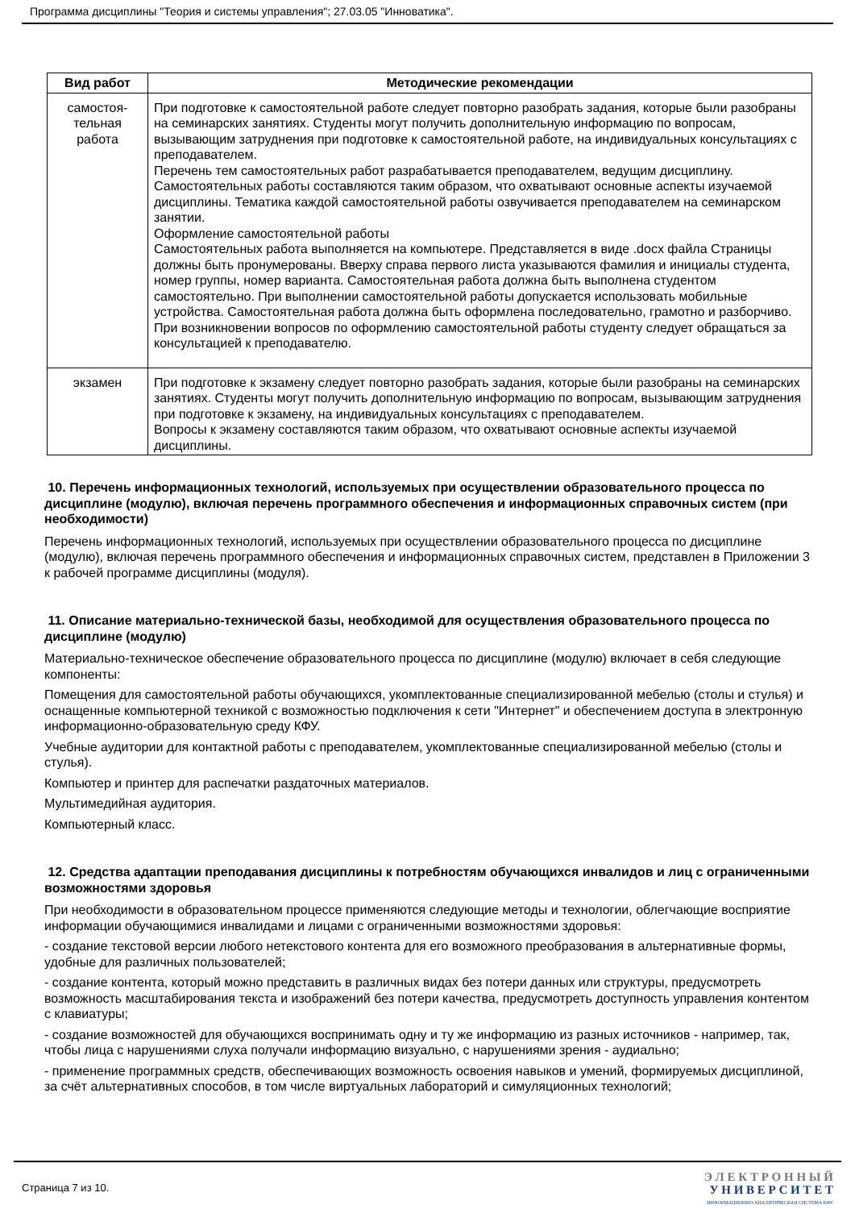Программа дисциплины "Теория и системы управления"; 27.03.05 "Инноватика".
| Вид работ | Методические рекомендации |
| --- | --- |
| самостоя- тельная работа | При подготовке к самостоятельной работе следует повторно разобрать задания, которые были разобраны на семинарских занятиях. Студенты могут получить дополнительную информацию по вопросам, вызывающим затруднения при подготовке к самостоятельной работе, на индивидуальных консультациях с преподавателем. Перечень тем самостоятельных работ разрабатывается преподавателем, ведущим дисциплину. Самостоятельных работы составляются таким образом, что охватывают основные аспекты изучаемой дисциплины. Тематика каждой самостоятельной работы озвучивается преподавателем на семинарском занятии. Оформление самостоятельной работы Самостоятельных работа выполняется на компьютере. Представляется в виде .docx файла Страницы должны быть пронумерованы. Вверху справа первого листа указываются фамилия и инициалы студента, номер группы, номер варианта. Самостоятельная работа должна быть выполнена студентом самостоятельно. При выполнении самостоятельной работы допускается использовать мобильные устройства. Самостоятельная работа должна быть оформлена последовательно, грамотно и разборчиво. При возникновении вопросов по оформлению самостоятельной работы студенту следует обращаться за консультацией к преподавателю. |
| экзамен | При подготовке к экзамену следует повторно разобрать задания, которые были разобраны на семинарских занятиях. Студенты могут получить дополнительную информацию по вопросам, вызывающим затруднения при подготовке к экзамену, на индивидуальных консультациях с преподавателем. Вопросы к экзамену составляются таким образом, что охватывают основные аспекты изучаемой дисциплины. |
10. Перечень информационных технологий, используемых при осуществлении образовательного процесса по дисциплине (модулю), включая перечень программного обеспечения и информационных справочных систем (при необходимости)
Перечень информационных технологий, используемых при осуществлении образовательного процесса по дисциплине (модулю), включая перечень программного обеспечения и информационных справочных систем, представлен в Приложении 3 к рабочей программе дисциплины (модуля).
11. Описание материально-технической базы, необходимой для осуществления образовательного процесса по дисциплине (модулю)
Материально-техническое обеспечение образовательного процесса по дисциплине (модулю) включает в себя следующие компоненты:
Помещения для самостоятельной работы обучающихся, укомплектованные специализированной мебелью (столы и стулья) и оснащенные компьютерной техникой с возможностью подключения к сети "Интернет" и обеспечением доступа в электронную информационно-образовательную среду КФУ.
Учебные аудитории для контактной работы с преподавателем, укомплектованные специализированной мебелью (столы и стулья).
Компьютер и принтер для распечатки раздаточных материалов.
Мультимедийная аудитория.
Компьютерный класс.
12. Средства адаптации преподавания дисциплины к потребностям обучающихся инвалидов и лиц с ограниченными возможностями здоровья
При необходимости в образовательном процессе применяются следующие методы и технологии, облегчающие восприятие информации обучающимися инвалидами и лицами с ограниченными возможностями здоровья:
- создание текстовой версии любого нетекстового контента для его возможного преобразования в альтернативные формы, удобные для различных пользователей;
- создание контента, который можно представить в различных видах без потери данных или структуры, предусмотреть возможность масштабирования текста и изображений без потери качества, предусмотреть доступность управления контентом с клавиатуры;
- создание возможностей для обучающихся воспринимать одну и ту же информацию из разных источников - например, так, чтобы лица с нарушениями слуха получали информацию визуально, с нарушениями зрения - аудиально;
- применение программных средств, обеспечивающих возможность освоения навыков и умений, формируемых дисциплиной, за счёт альтернативных способов, в том числе виртуальных лабораторий и симуляционных технологий;
Страница 7 из 10.
Э Л Е К Т Р О Н Н Ы Й
У Н И В Е Р С И Т Е Т
ИНФОРМАЦИОННО-АНАЛИТИЧЕСКАЯ СИСТЕМА КФУ